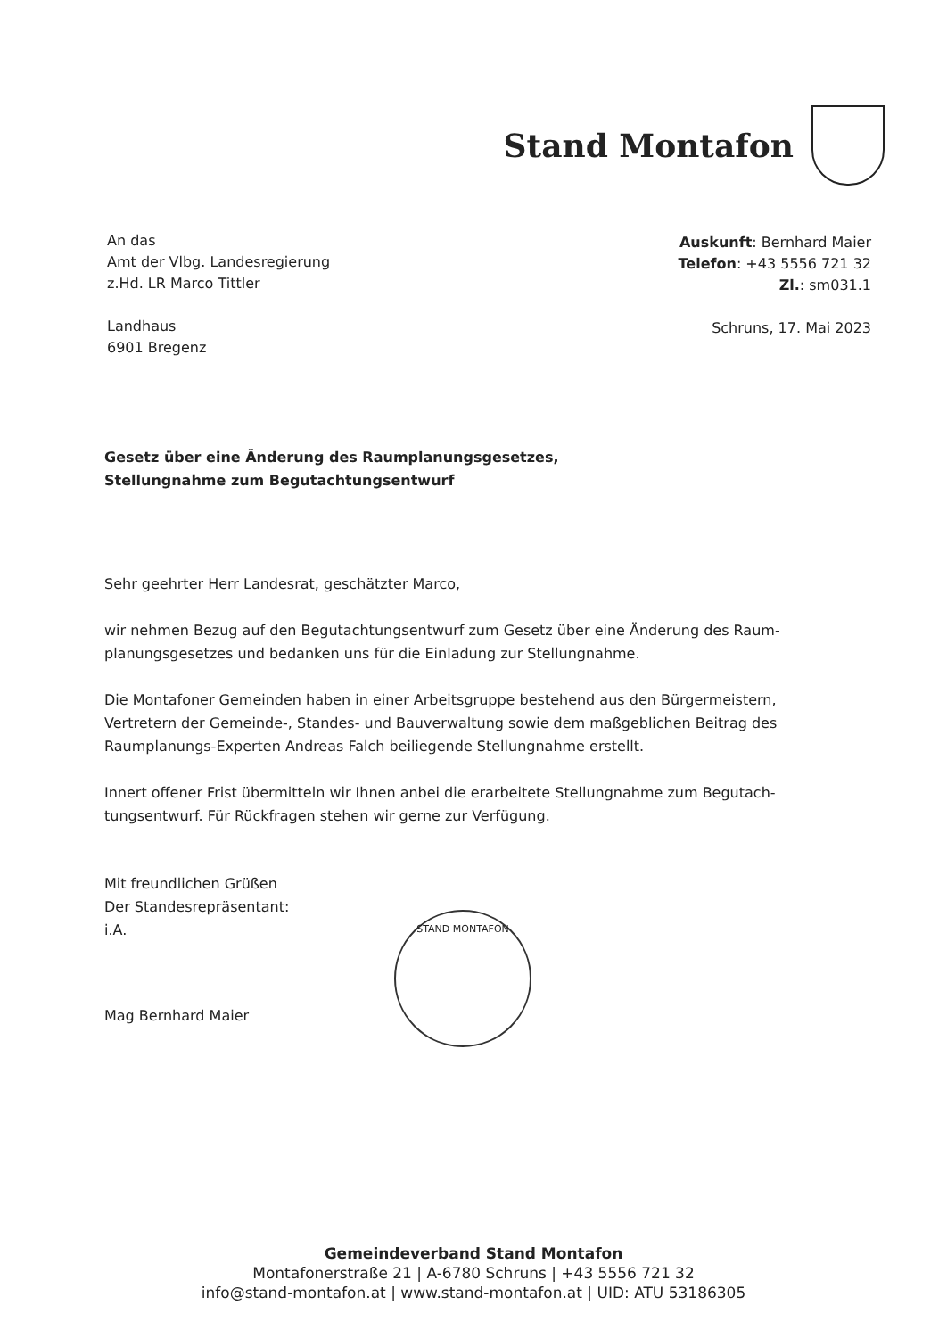Stand Montafon
An das
Amt der Vlbg. Landesregierung
z.Hd. LR Marco Tittler
Landhaus
6901 Bregenz
Auskunft: Bernhard Maier
Telefon: +43 5556 721 32
Zl.: sm031.1
Schruns, 17. Mai 2023
Gesetz über eine Änderung des Raumplanungsgesetzes,
Stellungnahme zum Begutachtungsentwurf
Sehr geehrter Herr Landesrat, geschätzter Marco,
wir nehmen Bezug auf den Begutachtungsentwurf zum Gesetz über eine Änderung des Raum-planungsgesetzes und bedanken uns für die Einladung zur Stellungnahme.
Die Montafoner Gemeinden haben in einer Arbeitsgruppe bestehend aus den Bürgermeistern, Vertretern der Gemeinde-, Standes- und Bauverwaltung sowie dem maßgeblichen Beitrag des Raumplanungs-Experten Andreas Falch beiliegende Stellungnahme erstellt.
Innert offener Frist übermitteln wir Ihnen anbei die erarbeitete Stellungnahme zum Begutach-tungsentwurf. Für Rückfragen stehen wir gerne zur Verfügung.
Mit freundlichen Grüßen
Der Standesrepräsentant:
i.A.
Mag Bernhard Maier
STAND MONTAFON
Gemeindeverband Stand Montafon
Montafonerstraße 21 | A-6780 Schruns | +43 5556 721 32
info@stand-montafon.at | www.stand-montafon.at | UID: ATU 53186305